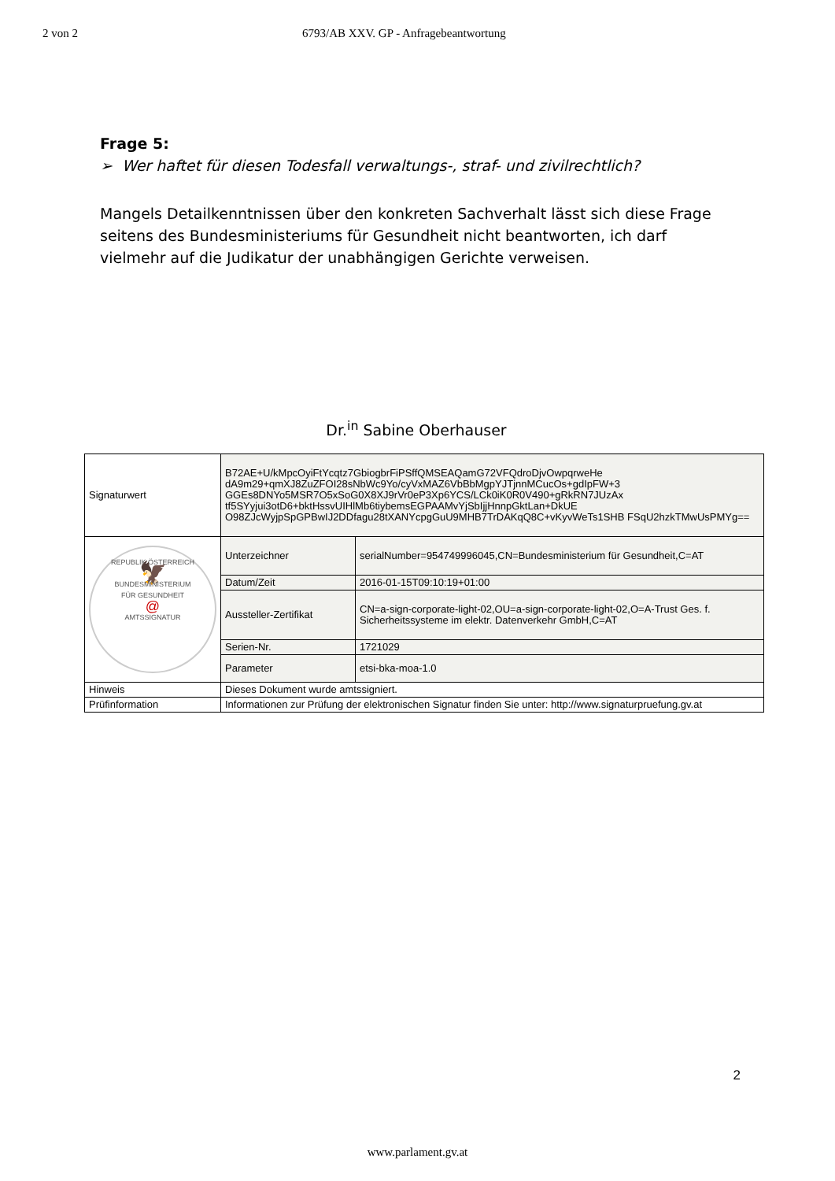2 von 2 6793/AB XXV. GP - Anfragebeantwortung
Frage 5:
➢ Wer haftet für diesen Todesfall verwaltungs-, straf- und zivilrechtlich?
Mangels Detailkenntnissen über den konkreten Sachverhalt lässt sich diese Frage seitens des Bundesministeriums für Gesundheit nicht beantworten, ich darf vielmehr auf die Judikatur der unabhängigen Gerichte verweisen.
Dr.<sup>in</sup> Sabine Oberhauser
| Signaturwert | B72AE+U/kMpcOyiFtYcqtz7GbiogbrFiPSffQMSEAQamG72VFQdroDjvOwpqrweHe dA9m29+qmXJ8ZuZFOI28sNbWc9Yo/cyVxMAZ6VbBbMgpYJTjnnMCucOs+gdIpFW+3 GGEs8DNYo5MSR7O5xSoG0X8XJ9rVr0eP3Xp6YCS/LCk0iK0R0V490+gRkRN7JUzAx tf5SYyjui3otD6+bktHssvUIHlMb6tiybemsEGPAAMvYjSbIjjHnnpGktLan+DkUE O98ZJcWyjpSpGPBwIJ2DDfagu28tXANYcpgGuU9MHB7TrDAKqQ8C+vKyvWeTs1SHB FSqU2hzkTMwUsPMYg== | |
| REPUBLIK ÖSTERREICH 🦅 BUNDESMINISTERIUM FÜR GESUNDHEIT @ AMTSSIGNATUR | Unterzeichner | serialNumber=954749996045,CN=Bundesministerium für Gesundheit,C=AT |
| | Datum/Zeit | 2016-01-15T09:10:19+01:00 |
| | Aussteller-Zertifikat | CN=a-sign-corporate-light-02,OU=a-sign-corporate-light-02,O=A-Trust Ges. f. Sicherheitssysteme im elektr. Datenverkehr GmbH,C=AT |
| | Serien-Nr. | 1721029 |
| | Parameter | etsi-bka-moa-1.0 |
| Hinweis | Dieses Dokument wurde amtssigniert. | |
| Prüfinformation | Informationen zur Prüfung der elektronischen Signatur finden Sie unter: http://www.signaturpruefung.gv.at | |
2
www.parlament.gv.at